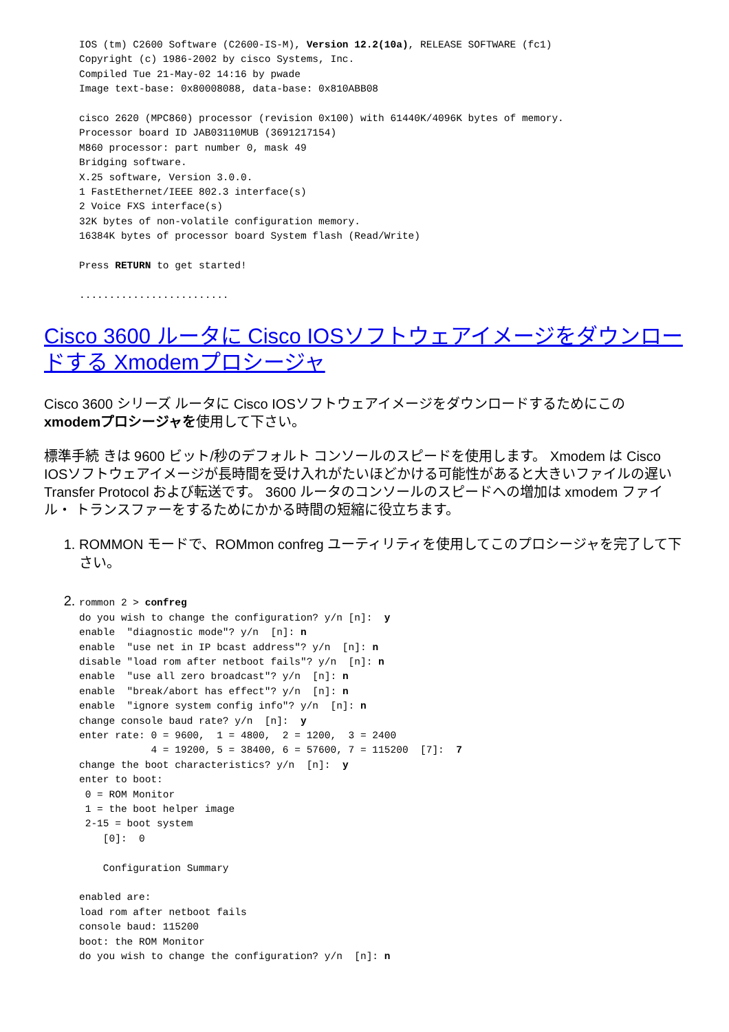IOS (tm) C2600 Software (C2600-IS-M), Version 12.2(10a), RELEASE SOFTWARE (fc1)
Copyright (c) 1986-2002 by cisco Systems, Inc.
Compiled Tue 21-May-02 14:16 by pwade
Image text-base: 0x80008088, data-base: 0x810ABB08

cisco 2620 (MPC860) processor (revision 0x100) with 61440K/4096K bytes of memory.
Processor board ID JAB03110MUB (3691217154)
M860 processor: part number 0, mask 49
Bridging software.
X.25 software, Version 3.0.0.
1 FastEthernet/IEEE 802.3 interface(s)
2 Voice FXS interface(s)
32K bytes of non-volatile configuration memory.
16384K bytes of processor board System flash (Read/Write)

Press RETURN to get started!

.........................
Cisco 3600 ルータに Cisco IOSソフトウェアイメージをダウンロードする Xmodemプロシージャ
Cisco 3600 シリーズ ルータに Cisco IOSソフトウェアイメージをダウンロードするためにこの xmodemプロシージャを使用して下さい。
標準手続 きは 9600 ビット/秒のデフォルト コンソールのスピードを使用します。 Xmodem は Cisco IOSソフトウェアイメージが長時間を受け入れがたいほどかける可能性があると大きいファイルの遅い Transfer Protocol および転送です。 3600 ルータのコンソールのスピードへの増加は xmodem ファイル・ トランスファーをするためにかかる時間の短縮に役立ちます。
1. ROMMON モードで、ROMmon confreg ユーティリティを使用してこのプロシージャを完了して下さい。
2. rommon 2 > confreg
do you wish to change the configuration? y/n [n]:  y
enable  "diagnostic mode"? y/n  [n]: n
enable  "use net in IP bcast address"? y/n  [n]: n
disable "load rom after netboot fails"? y/n  [n]: n
enable  "use all zero broadcast"? y/n  [n]: n
enable  "break/abort has effect"? y/n  [n]: n
enable  "ignore system config info"? y/n  [n]: n
change console baud rate? y/n  [n]:  y
enter rate: 0 = 9600,  1 = 4800,  2 = 1200,  3 = 2400
            4 = 19200, 5 = 38400, 6 = 57600, 7 = 115200  [7]:  7
change the boot characteristics? y/n  [n]:  y
enter to boot:
 0 = ROM Monitor
 1 = the boot helper image
 2-15 = boot system
    [0]:  0

    Configuration Summary

enabled are:
load rom after netboot fails
console baud: 115200
boot: the ROM Monitor
do you wish to change the configuration? y/n  [n]: n